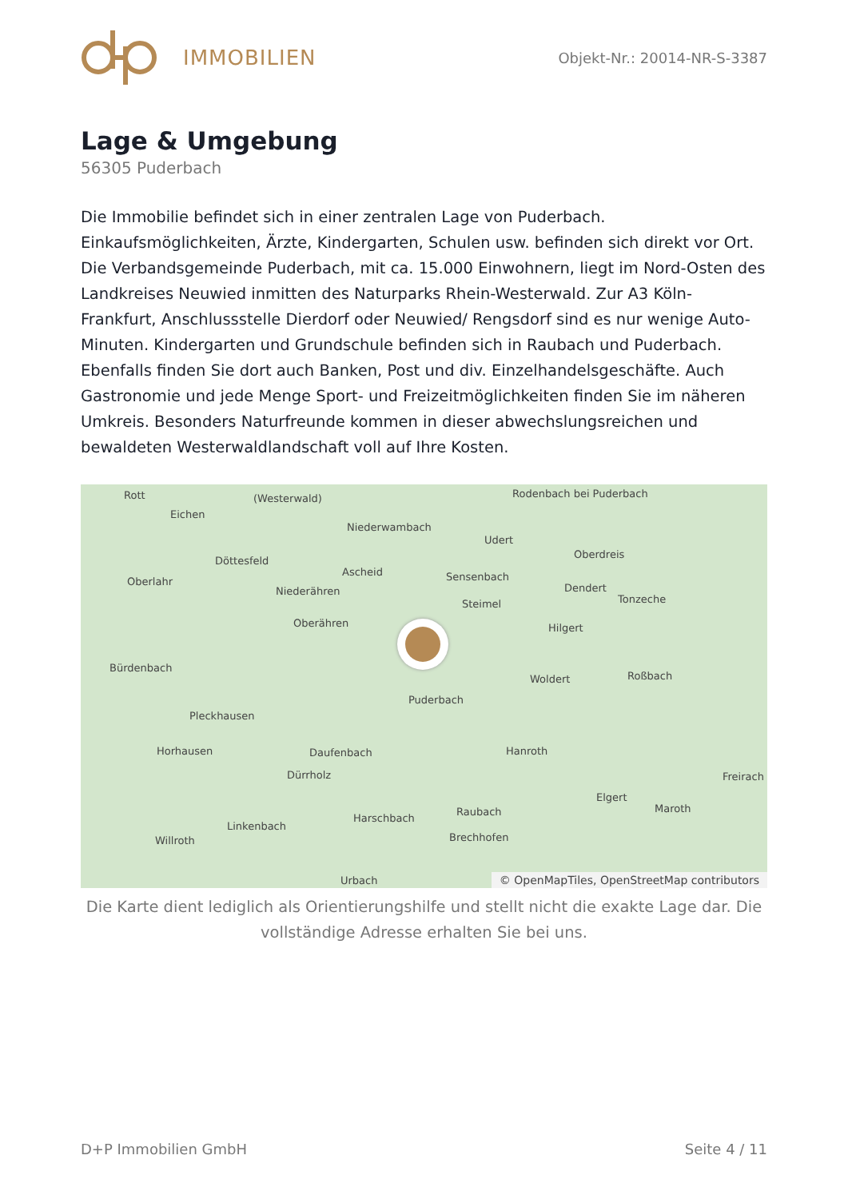IMMOBILIEN
Objekt-Nr.: 20014-NR-S-3387
Lage & Umgebung
56305 Puderbach
Die Immobilie befindet sich in einer zentralen Lage von Puderbach. Einkaufsmöglichkeiten, Ärzte, Kindergarten, Schulen usw. befinden sich direkt vor Ort. Die Verbandsgemeinde Puderbach, mit ca. 15.000 Einwohnern, liegt im Nord-Osten des Landkreises Neuwied inmitten des Naturparks Rhein-Westerwald. Zur A3 Köln-Frankfurt, Anschlussstelle Dierdorf oder Neuwied/ Rengsdorf sind es nur wenige Auto-Minuten. Kindergarten und Grundschule befinden sich in Raubach und Puderbach. Ebenfalls finden Sie dort auch Banken, Post und div. Einzelhandelsgeschäfte. Auch Gastronomie und jede Menge Sport- und Freizeitmöglichkeiten finden Sie im näheren Umkreis. Besonders Naturfreunde kommen in dieser abwechslungsreichen und bewaldeten Westerwaldlandschaft voll auf Ihre Kosten.
Rott (Westerwald) Rodenbach bei Puderbach
Eichen
Niederwambach
Udert
Oberdreis
Döttesfeld
Ascheid Sensenbach Oberlahr
Niederähren Dendert
Tonzeche Steimel
Hilgert Oberähren
Bürdenbach
Woldert Roßbach
Puderbach
Pleckhausen
Horhausen Daufenbach Hanroth
Dürrholz Freirach
Elgert
Maroth
Harschbach
Raubach
Linkenbach
Willroth Brechhofen
Urbach
© OpenMapTiles, OpenStreetMap contributors
Die Karte dient lediglich als Orientierungshilfe und stellt nicht die exakte Lage dar. Die vollständige Adresse erhalten Sie bei uns.
D+P Immobilien GmbH Seite 4 / 11